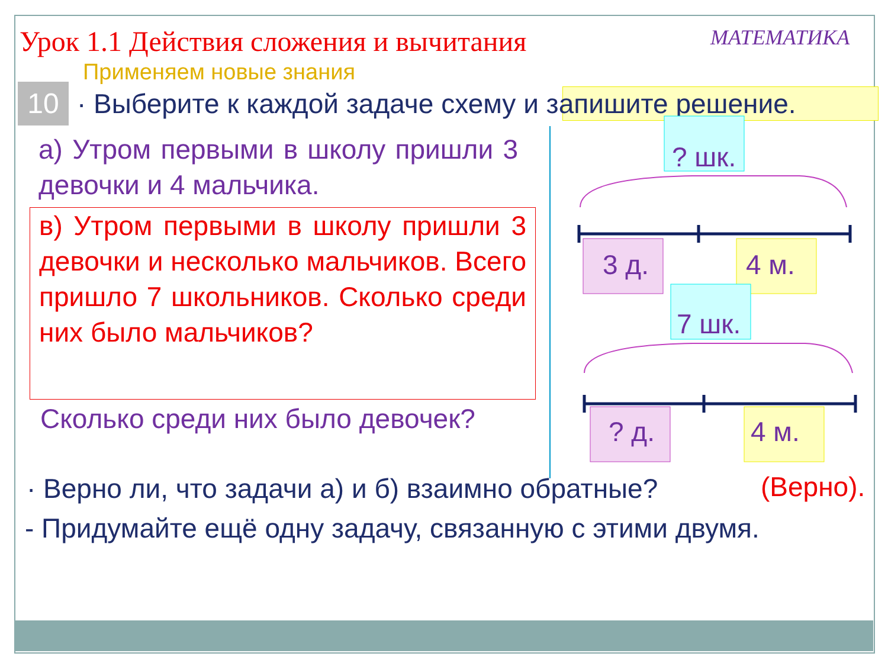Урок 1.1 Действия сложения и вычитания
МАТЕМАТИКА
Применяем новые знания
10
· Выберите к каждой задаче схему и запишите решение.
а) Утром первыми в школу пришли 3 девочки и 4 мальчика.
в) Утром первыми в школу пришли 3 девочки и несколько мальчиков. Всего пришло 7 школьников. Сколько среди них было мальчиков?
Сколько среди них было девочек?
? шк.
3 д. 4 м.
7 шк.
? д. 4 м.
· Верно ли, что задачи а) и б) взаимно обратные?
(Верно).
- Придумайте ещё одну задачу, связанную с этими двумя.